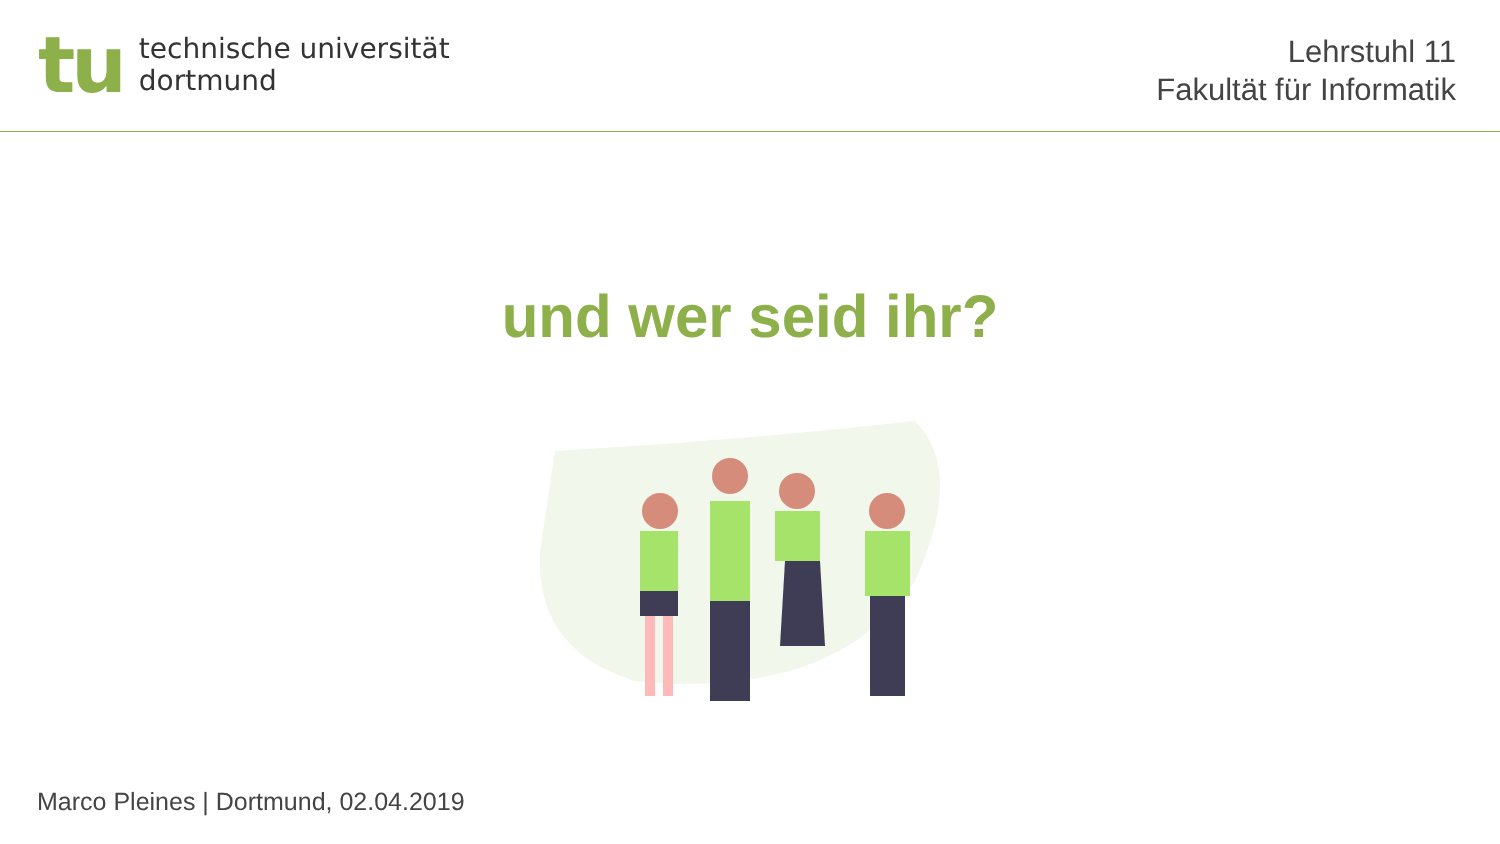tu
technische universität
dortmund
Lehrstuhl 11
Fakultät für Informatik
und wer seid ihr?
Marco Pleines | Dortmund, 02.04.2019